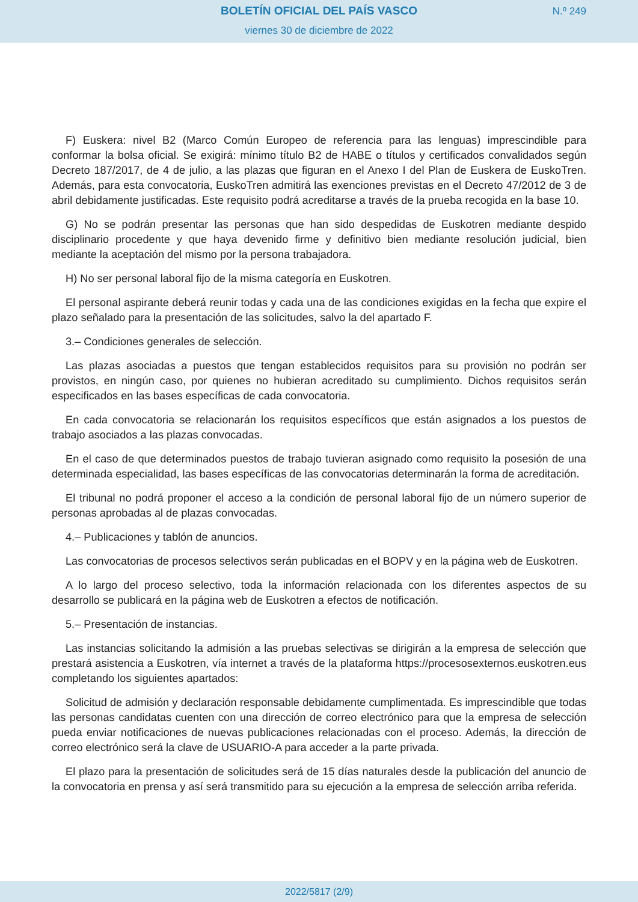BOLETÍN OFICIAL DEL PAÍS VASCO
N.º 249
viernes 30 de diciembre de 2022
F) Euskera: nivel B2 (Marco Común Europeo de referencia para las lenguas) imprescindible para conformar la bolsa oficial. Se exigirá: mínimo título B2 de HABE o títulos y certificados convalidados según Decreto 187/2017, de 4 de julio, a las plazas que figuran en el Anexo I del Plan de Euskera de EuskoTren. Además, para esta convocatoria, EuskoTren admitirá las exenciones previstas en el Decreto 47/2012 de 3 de abril debidamente justificadas. Este requisito podrá acreditarse a través de la prueba recogida en la base 10.
G) No se podrán presentar las personas que han sido despedidas de Euskotren mediante despido disciplinario procedente y que haya devenido firme y definitivo bien mediante resolución judicial, bien mediante la aceptación del mismo por la persona trabajadora.
H) No ser personal laboral fijo de la misma categoría en Euskotren.
El personal aspirante deberá reunir todas y cada una de las condiciones exigidas en la fecha que expire el plazo señalado para la presentación de las solicitudes, salvo la del apartado F.
3.– Condiciones generales de selección.
Las plazas asociadas a puestos que tengan establecidos requisitos para su provisión no podrán ser provistos, en ningún caso, por quienes no hubieran acreditado su cumplimiento. Dichos requisitos serán especificados en las bases específicas de cada convocatoria.
En cada convocatoria se relacionarán los requisitos específicos que están asignados a los puestos de trabajo asociados a las plazas convocadas.
En el caso de que determinados puestos de trabajo tuvieran asignado como requisito la posesión de una determinada especialidad, las bases específicas de las convocatorias determinarán la forma de acreditación.
El tribunal no podrá proponer el acceso a la condición de personal laboral fijo de un número superior de personas aprobadas al de plazas convocadas.
4.– Publicaciones y tablón de anuncios.
Las convocatorias de procesos selectivos serán publicadas en el BOPV y en la página web de Euskotren.
A lo largo del proceso selectivo, toda la información relacionada con los diferentes aspectos de su desarrollo se publicará en la página web de Euskotren a efectos de notificación.
5.– Presentación de instancias.
Las instancias solicitando la admisión a las pruebas selectivas se dirigirán a la empresa de selección que prestará asistencia a Euskotren, vía internet a través de la plataforma https://procesosexternos.euskotren.eus completando los siguientes apartados:
Solicitud de admisión y declaración responsable debidamente cumplimentada. Es imprescindible que todas las personas candidatas cuenten con una dirección de correo electrónico para que la empresa de selección pueda enviar notificaciones de nuevas publicaciones relacionadas con el proceso. Además, la dirección de correo electrónico será la clave de USUARIO-A para acceder a la parte privada.
El plazo para la presentación de solicitudes será de 15 días naturales desde la publicación del anuncio de la convocatoria en prensa y así será transmitido para su ejecución a la empresa de selección arriba referida.
2022/5817 (2/9)